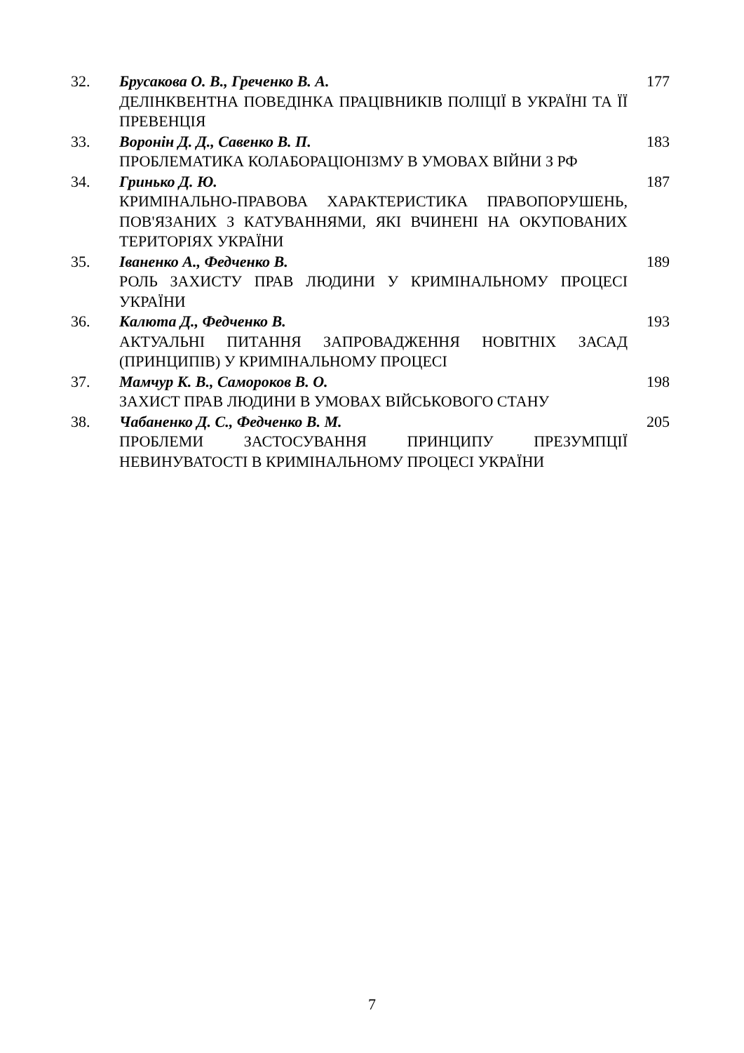| 32. | Брусакова О. В., Греченко В. А. ДЕЛІНКВЕНТНА ПОВЕДІНКА ПРАЦІВНИКІВ ПОЛІЦІЇ В УКРАЇНІ ТА ЇЇ ПРЕВЕНЦІЯ | 177 |
| 33. | Воронін Д. Д., Савенко В. П. ПРОБЛЕМАТИКА КОЛАБОРАЦІОНІЗМУ В УМОВАХ ВІЙНИ З РФ | 183 |
| 34. | Гринько Д. Ю. КРИМІНАЛЬНО-ПРАВОВА ХАРАКТЕРИСТИКА ПРАВОПОРУШЕНЬ, ПОВ'ЯЗАНИХ З КАТУВАННЯМИ, ЯКІ ВЧИНЕНІ НА ОКУПОВАНИХ ТЕРИТОРІЯХ УКРАЇНИ | 187 |
| 35. | Іваненко А., Федченко В. РОЛЬ ЗАХИСТУ ПРАВ ЛЮДИНИ У КРИМІНАЛЬНОМУ ПРОЦЕСІ УКРАЇНИ | 189 |
| 36. | Калюта Д., Федченко В. АКТУАЛЬНІ ПИТАННЯ ЗАПРОВАДЖЕННЯ НОВІТНІХ ЗАСАД (ПРИНЦИПІВ) У КРИМІНАЛЬНОМУ ПРОЦЕСІ | 193 |
| 37. | Мамчур К. В., Самороков В. О. ЗАХИСТ ПРАВ ЛЮДИНИ В УМОВАХ ВІЙСЬКОВОГО СТАНУ | 198 |
| 38. | Чабаненко Д. С., Федченко В. М. ПРОБЛЕМИ ЗАСТОСУВАННЯ ПРИНЦИПУ ПРЕЗУМПЦІЇ НЕВИНУВАТОСТІ В КРИМІНАЛЬНОМУ ПРОЦЕСІ УКРАЇНИ | 205 |
7